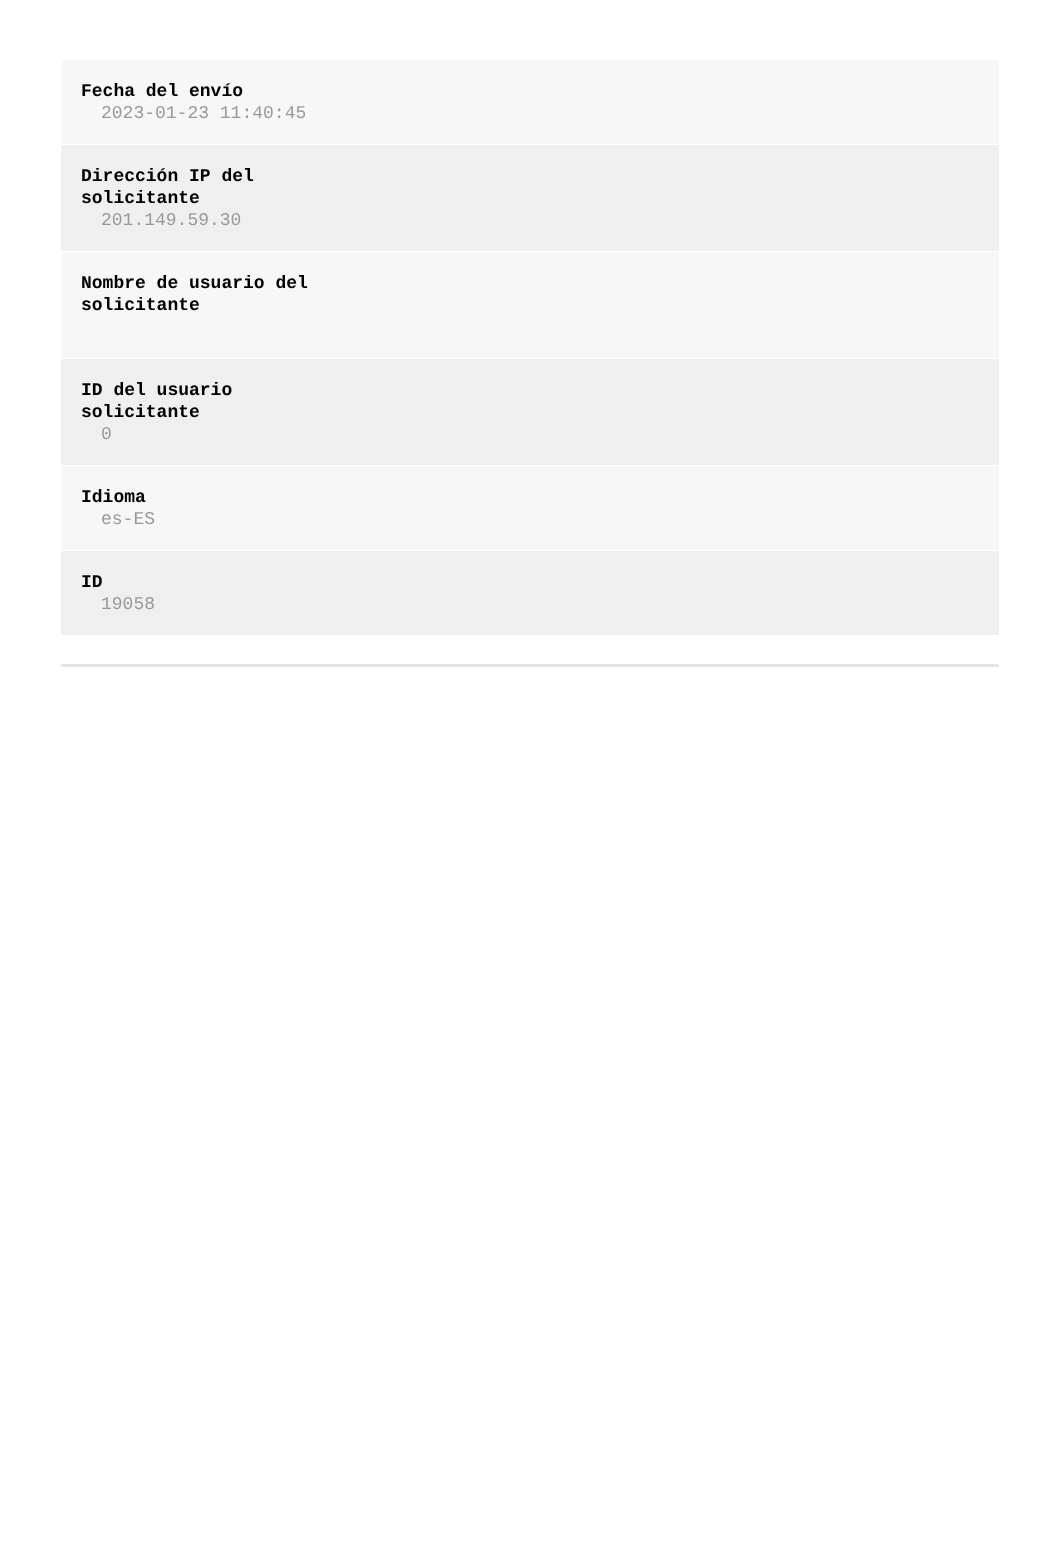Fecha del envío
2023-01-23 11:40:45
Dirección IP del solicitante
201.149.59.30
Nombre de usuario del solicitante
ID del usuario solicitante
0
Idioma
es-ES
ID
19058